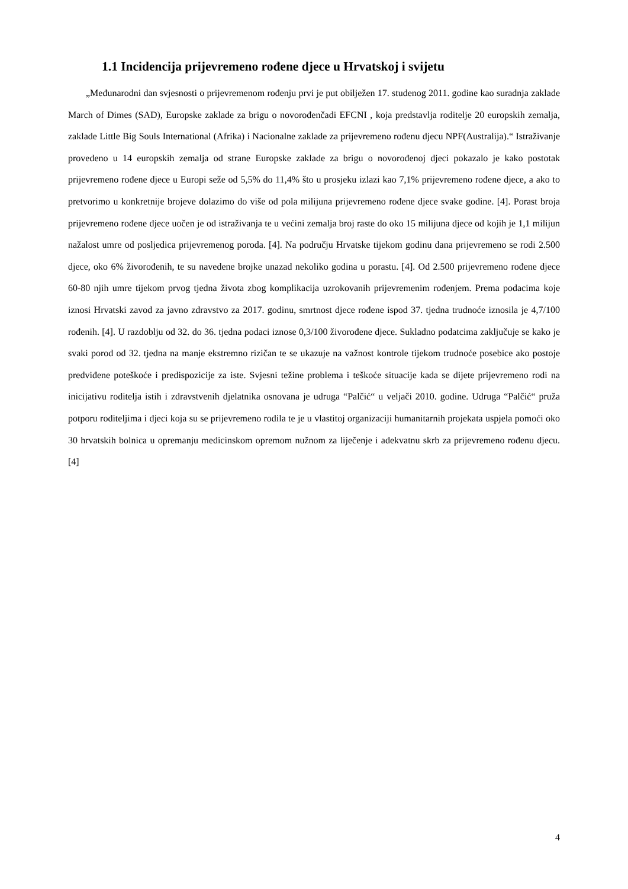1.1 Incidencija prijevremeno rođene djece u Hrvatskoj i svijetu
„Međunarodni dan svjesnosti o prijevremenom rođenju prvi je put obilježen 17. studenog 2011. godine kao suradnja zaklade March of Dimes (SAD), Europske zaklade za brigu o novorođenčadi EFCNI , koja predstavlja roditelje 20 europskih zemalja, zaklade Little Big Souls International (Afrika) i Nacionalne zaklade za prijevremeno rođenu djecu NPF(Australija).“ Istraživanje provedeno u 14 europskih zemalja od strane Europske zaklade za brigu o novorođenoj djeci pokazalo je kako postotak prijevremeno rođene djece u Europi seže od 5,5% do 11,4% što u prosjeku izlazi kao 7,1% prijevremeno rođene djece, a ako to pretvorimo u konkretnije brojeve dolazimo do više od pola milijuna prijevremeno rođene djece svake godine. [4]. Porast broja prijevremeno rođene djece uočen je od istraživanja te u većini zemalja broj raste do oko 15 milijuna djece od kojih je 1,1 milijun nažalost umre od posljedica prijevremenog poroda. [4]. Na području Hrvatske tijekom godinu dana prijevremeno se rodi 2.500 djece, oko 6% živorođenih, te su navedene brojke unazad nekoliko godina u porastu. [4]. Od 2.500 prijevremeno rođene djece 60-80 njih umre tijekom prvog tjedna života zbog komplikacija uzrokovanih prijevremenim rođenjem. Prema podacima koje iznosi Hrvatski zavod za javno zdravstvo za 2017. godinu, smrtnost djece rođene ispod 37. tjedna trudnoće iznosila je 4,7/100 rođenih. [4]. U razdoblju od 32. do 36. tjedna podaci iznose 0,3/100 živorođene djece. Sukladno podatcima zaključuje se kako je svaki porod od 32. tjedna na manje ekstremno rizičan te se ukazuje na važnost kontrole tijekom trudnoće posebice ako postoje predviđene poteškoće i predispozicije za iste. Svjesni težine problema i teškoće situacije kada se dijete prijevremeno rodi na inicijativu roditelja istih i zdravstvenih djelatnika osnovana je udruga “Palčić“ u veljači 2010. godine. Udruga “Palčić“ pruža potporu roditeljima i djeci koja su se prijevremeno rodila te je u vlastitoj organizaciji humanitarnih projekata uspjela pomoći oko 30 hrvatskih bolnica u opremanju medicinskom opremom nužnom za liječenje i adekvatnu skrb za prijevremeno rođenu djecu. [4]
4